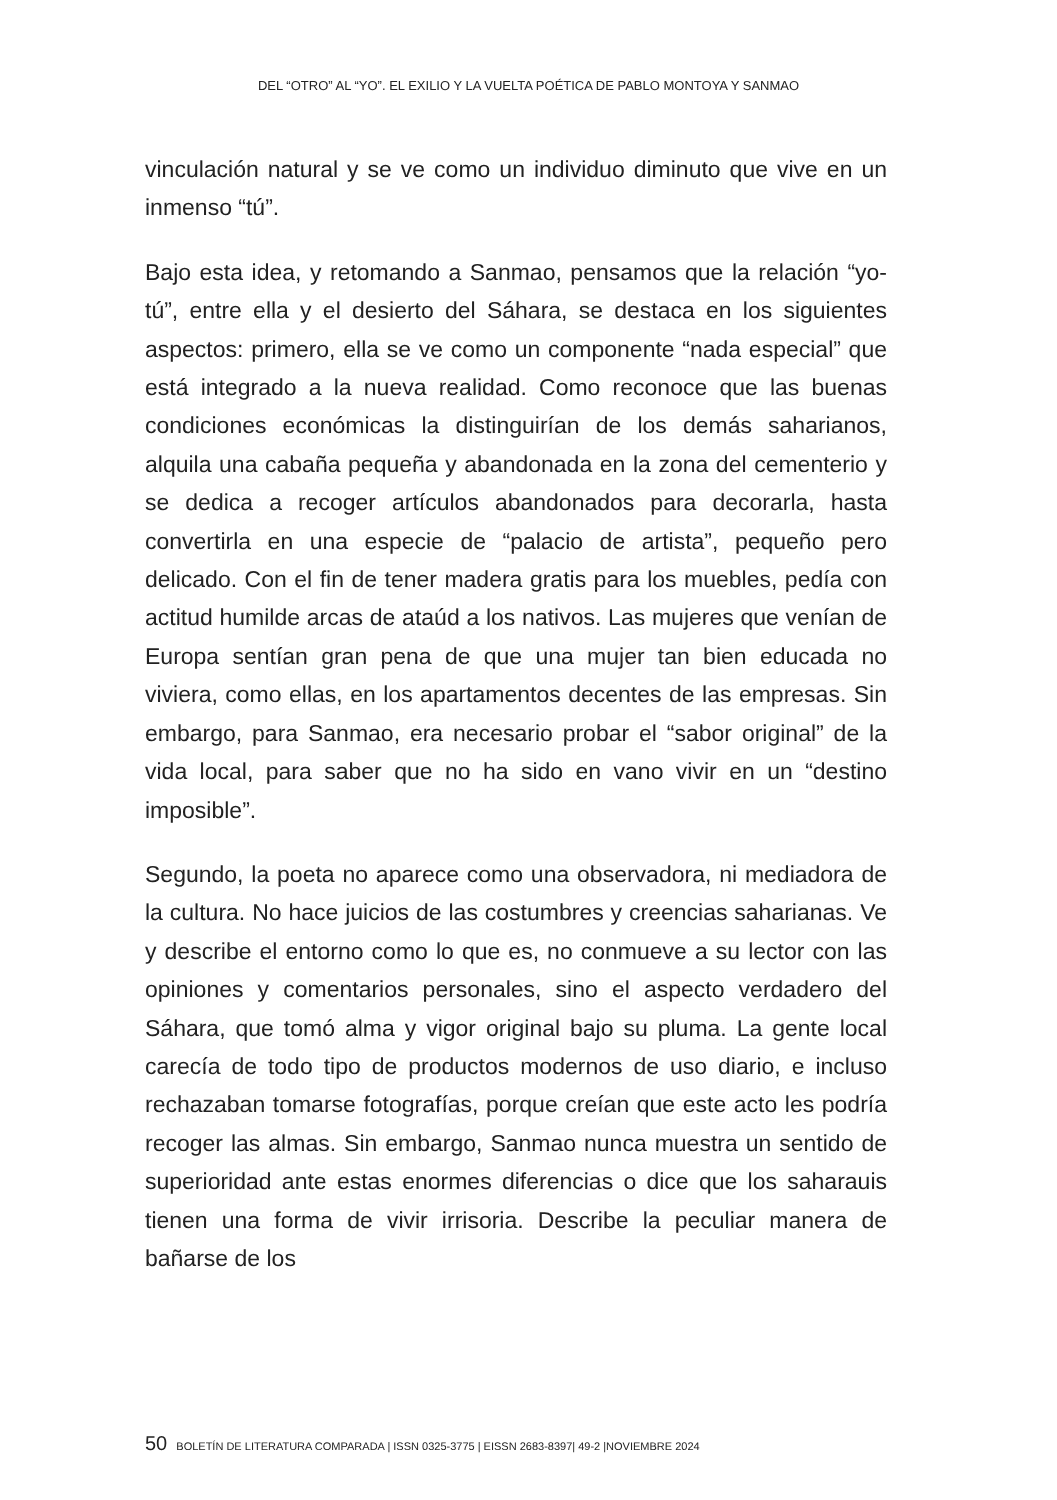DEL “OTRO” AL “YO”. EL EXILIO Y LA VUELTA POÉTICA DE PABLO MONTOYA Y SANMAO
vinculación natural y se ve como un individuo diminuto que vive en un inmenso “tú”.
Bajo esta idea, y retomando a Sanmao, pensamos que la relación “yo-tú”, entre ella y el desierto del Sáhara, se destaca en los siguientes aspectos: primero, ella se ve como un componente “nada especial” que está integrado a la nueva realidad. Como reconoce que las buenas condiciones económicas la distinguirían de los demás saharianos, alquila una cabaña pequeña y abandonada en la zona del cementerio y se dedica a recoger artículos abandonados para decorarla, hasta convertirla en una especie de “palacio de artista”, pequeño pero delicado. Con el fin de tener madera gratis para los muebles, pedía con actitud humilde arcas de ataúd a los nativos. Las mujeres que venían de Europa sentían gran pena de que una mujer tan bien educada no viviera, como ellas, en los apartamentos decentes de las empresas. Sin embargo, para Sanmao, era necesario probar el “sabor original” de la vida local, para saber que no ha sido en vano vivir en un “destino imposible”.
Segundo, la poeta no aparece como una observadora, ni mediadora de la cultura. No hace juicios de las costumbres y creencias saharianas. Ve y describe el entorno como lo que es, no conmueve a su lector con las opiniones y comentarios personales, sino el aspecto verdadero del Sáhara, que tomó alma y vigor original bajo su pluma. La gente local carecía de todo tipo de productos modernos de uso diario, e incluso rechazaban tomarse fotografías, porque creían que este acto les podría recoger las almas. Sin embargo, Sanmao nunca muestra un sentido de superioridad ante estas enormes diferencias o dice que los saharauis tienen una forma de vivir irrisoria. Describe la peculiar manera de bañarse de los
50 BOLETÍN DE LITERATURA COMPARADA | ISSN 0325-3775 | EISSN 2683-8397| 49-2 |NOVIEMBRE 2024